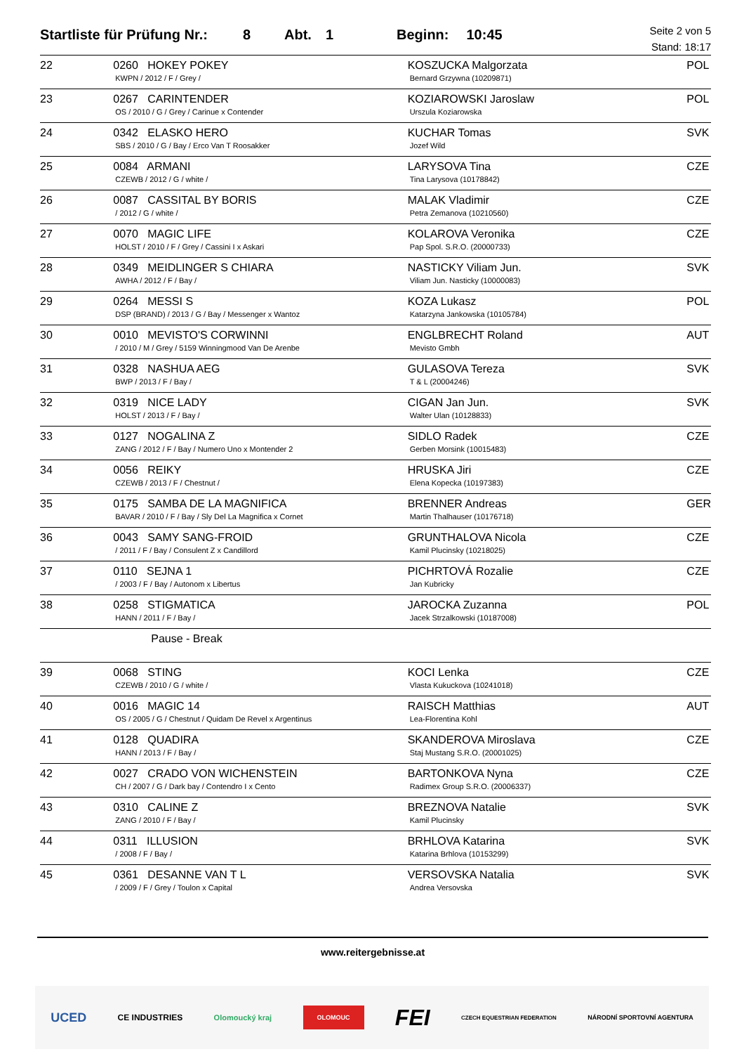Startliste für Prüfung Nr.: 8 Abt. 1 Beginn: 10:45
Seite 2 von 5
Stand: 18:17
| 22 | 0260 HOKEY POKEY KWPN / 2012 / F / Grey / | KOSZUCKA Malgorzata Bernard Grzywna (10209871) | POL |
| 23 | 0267 CARINTENDER OS / 2010 / G / Grey / Carinue x Contender | KOZIAROWSKI Jaroslaw Urszula Koziarowska | POL |
| 24 | 0342 ELASKO HERO SBS / 2010 / G / Bay / Erco Van T Roosakker | KUCHAR Tomas Jozef Wild | SVK |
| 25 | 0084 ARMANI CZEWB / 2012 / G / white / | LARYSOVA Tina Tina Larysova (10178842) | CZE |
| 26 | 0087 CASSITAL BY BORIS / 2012 / G / white / | MALAK Vladimir Petra Zemanova (10210560) | CZE |
| 27 | 0070 MAGIC LIFE HOLST / 2010 / F / Grey / Cassini I x Askari | KOLAROVA Veronika Pap Spol. S.R.O. (20000733) | CZE |
| 28 | 0349 MEIDLINGER S CHIARA AWHA / 2012 / F / Bay / | NASTICKY Viliam Jun. Viliam Jun. Nasticky (10000083) | SVK |
| 29 | 0264 MESSI S DSP (BRAND) / 2013 / G / Bay / Messenger x Wantoz | KOZA Lukasz Katarzyna Jankowska (10105784) | POL |
| 30 | 0010 MEVISTO'S CORWINNI / 2010 / M / Grey / 5159 Winningmood Van De Arenbe | ENGLBRECHT Roland Mevisto Gmbh | AUT |
| 31 | 0328 NASHUA AEG BWP / 2013 / F / Bay / | GULASOVA Tereza T & L (20004246) | SVK |
| 32 | 0319 NICE LADY HOLST / 2013 / F / Bay / | CIGAN Jan Jun. Walter Ulan (10128833) | SVK |
| 33 | 0127 NOGALINA Z ZANG / 2012 / F / Bay / Numero Uno x Montender 2 | SIDLO Radek Gerben Morsink (10015483) | CZE |
| 34 | 0056 REIKY CZEWB / 2013 / F / Chestnut / | HRUSKA Jiri Elena Kopecka (10197383) | CZE |
| 35 | 0175 SAMBA DE LA MAGNIFICA BAVAR / 2010 / F / Bay / Sly Del La Magnifica x Cornet | BRENNER Andreas Martin Thalhauser (10176718) | GER |
| 36 | 0043 SAMY SANG-FROID / 2011 / F / Bay / Consulent Z x Candillord | GRUNTHALOVA Nicola Kamil Plucinsky (10218025) | CZE |
| 37 | 0110 SEJNA 1 / 2003 / F / Bay / Autonom x Libertus | PICHRTOVÁ Rozalie Jan Kubricky | CZE |
| 38 | 0258 STIGMATICA HANN / 2011 / F / Bay / | JAROCKA Zuzanna Jacek Strzalkowski (10187008) | POL |
| | Pause - Break | | |
| 39 | 0068 STING CZEWB / 2010 / G / white / | KOCI Lenka Vlasta Kukuckova (10241018) | CZE |
| 40 | 0016 MAGIC 14 OS / 2005 / G / Chestnut / Quidam De Revel x Argentinus | RAISCH Matthias Lea-Florentina Kohl | AUT |
| 41 | 0128 QUADIRA HANN / 2013 / F / Bay / | SKANDEROVA Miroslava Staj Mustang S.R.O. (20001025) | CZE |
| 42 | 0027 CRADO VON WICHENSTEIN CH / 2007 / G / Dark bay / Contendro I x Cento | BARTONKOVA Nyna Radimex Group S.R.O. (20006337) | CZE |
| 43 | 0310 CALINE Z ZANG / 2010 / F / Bay / | BREZNOVA Natalie Kamil Plucinsky | SVK |
| 44 | 0311 ILLUSION / 2008 / F / Bay / | BRHLOVA Katarina Katarina Brhlova (10153299) | SVK |
| 45 | 0361 DESANNE VAN T L / 2009 / F / Grey / Toulon x Capital | VERSOVSKA Natalia Andrea Versovska | SVK |
www.reitergebnisse.at
UCED CE INDUSTRIES Olomoucký kraj OLOMOUC FEI CZECH EQUESTRIAN FEDERATION NÁRODNÍ SPORTOVNÍ AGENTURA